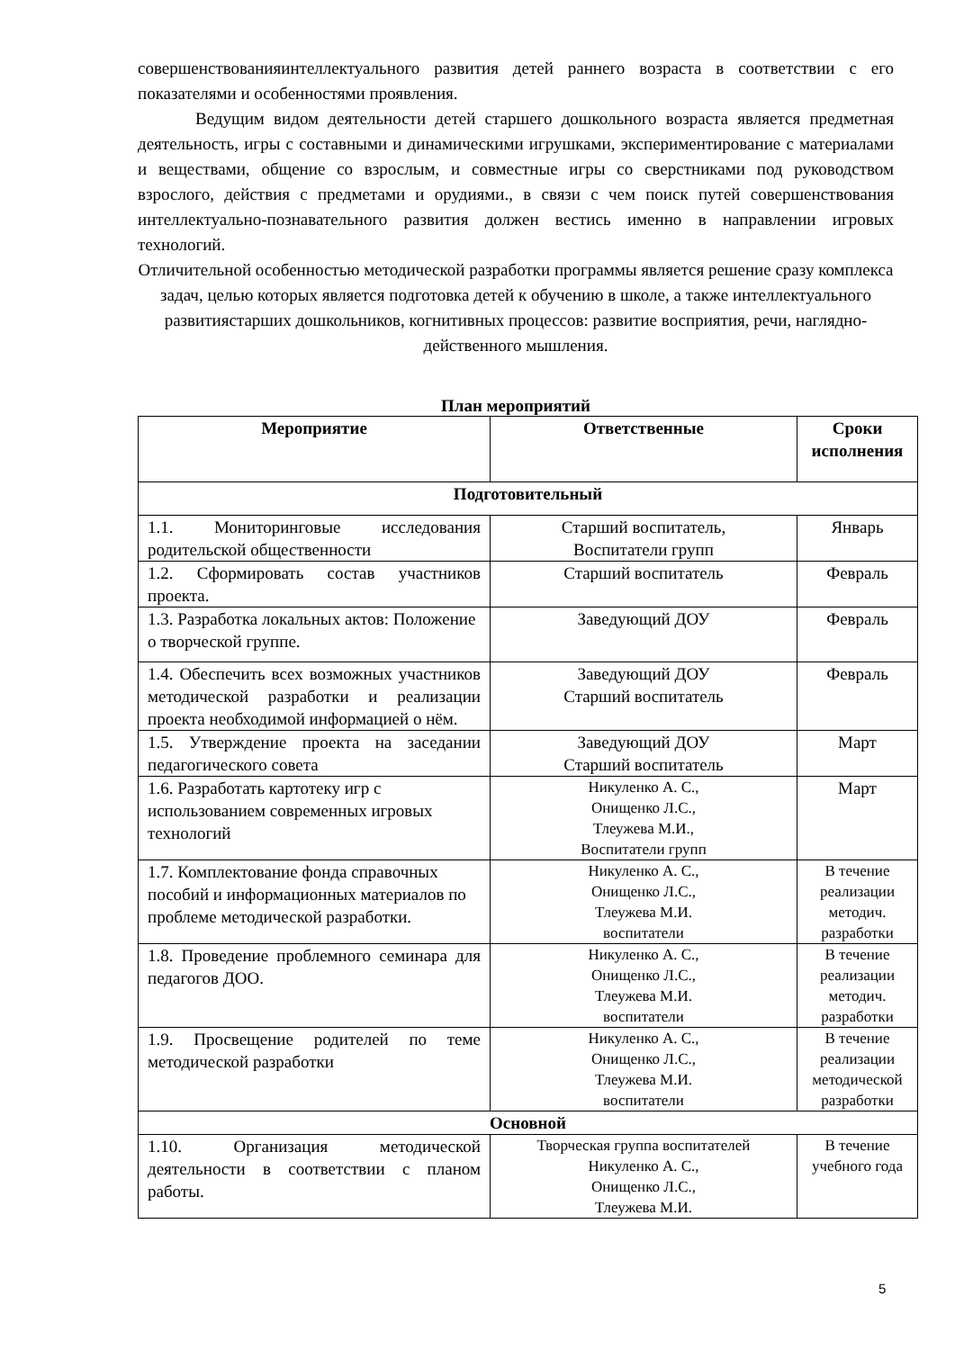совершенствованияинтеллектуального развития детей раннего возраста в соответствии с его показателями и особенностями проявления.
Ведущим видом деятельности детей старшего дошкольного возраста является предметная деятельность, игры с составными и динамическими игрушками, экспериментирование с материалами и веществами, общение со взрослым, и совместные игры со сверстниками под руководством взрослого, действия с предметами и орудиями., в связи с чем поиск путей совершенствования интеллектуально-познавательного развития должен вестись именно в направлении игровых технологий.
Отличительной особенностью методической разработки программы является решение сразу комплекса задач, целью которых является подготовка детей к обучению в школе, а также интеллектуального развитиястарших дошкольников, когнитивных процессов: развитие восприятия, речи, наглядно-действенного мышления.
План мероприятий
| Мероприятие | Ответственные | Сроки исполнения |
| --- | --- | --- |
| Подготовительный | | |
| 1.1. Мониторинговые исследования родительской общественности | Старший воспитатель, Воспитатели групп | Январь |
| 1.2. Сформировать состав участников проекта. | Старший воспитатель | Февраль |
| 1.3. Разработка локальных актов: Положение о творческой группе. | Заведующий ДОУ | Февраль |
| 1.4. Обеспечить всех возможных участников методической разработки и реализации проекта необходимой информацией о нём. | Заведующий ДОУ Старший воспитатель | Февраль |
| 1.5. Утверждение проекта на заседании педагогического совета | Заведующий ДОУ Старший воспитатель | Март |
| 1.6. Разработать картотеку игр с использованием современных игровых технологий | Никуленко А. С., Онищенко Л.С., Тлеужева М.И., Воспитатели групп | Март |
| 1.7. Комплектование фонда справочных пособий и информационных материалов по проблеме методической разработки. | Никуленко А. С., Онищенко Л.С., Тлеужева М.И. воспитатели | В течение реализации методич. разработки |
| 1.8. Проведение проблемного семинара для педагогов ДОО. | Никуленко А. С., Онищенко Л.С., Тлеужева М.И. воспитатели | В течение реализации методич. разработки |
| 1.9. Просвещение родителей по теме методической разработки | Никуленко А. С., Онищенко Л.С., Тлеужева М.И. воспитатели | В течение реализации методической разработки |
| Основной | | |
| 1.10. Организация методической деятельности в соответствии с планом работы. | Творческая группа воспитателей Никуленко А. С., Онищенко Л.С., Тлеужева М.И. | В течение учебного года |
5